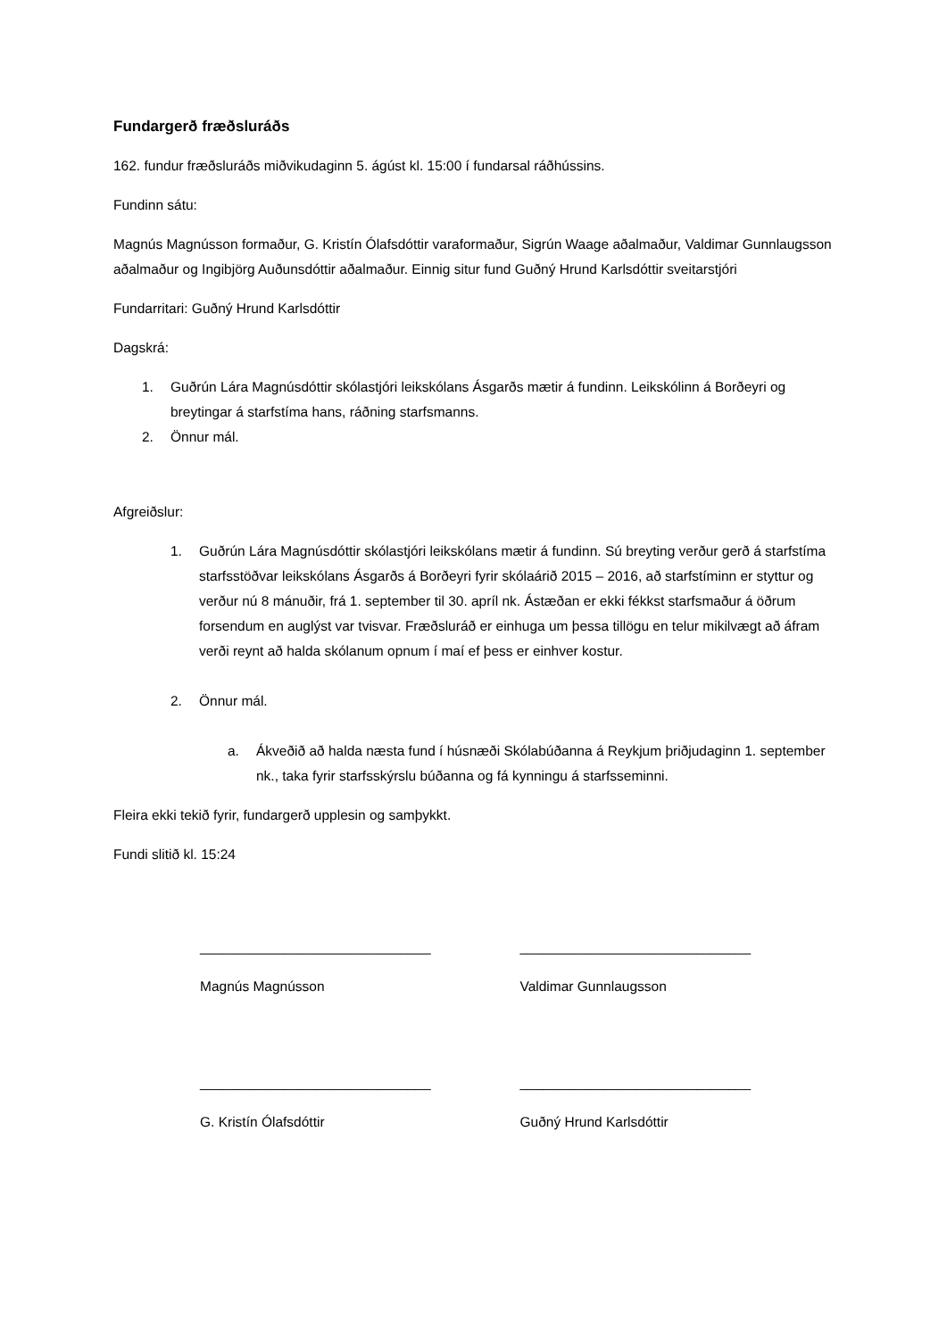Fundargerð fræðsluráðs
162. fundur fræðsluráðs miðvikudaginn 5. ágúst kl. 15:00 í fundarsal ráðhússins.
Fundinn sátu:
Magnús Magnússon formaður, G. Kristín Ólafsdóttir varaformaður, Sigrún Waage aðalmaður, Valdimar Gunnlaugsson aðalmaður og Ingibjörg Auðunsdóttir aðalmaður. Einnig situr fund Guðný Hrund Karlsdóttir sveitarstjóri
Fundarritari: Guðný Hrund Karlsdóttir
Dagskrá:
1. Guðrún Lára Magnúsdóttir skólastjóri leikskólans Ásgarðs mætir á fundinn. Leikskólinn á Borðeyri og breytingar á starfstíma hans, ráðning starfsmanns.
2. Önnur mál.
Afgreiðslur:
1. Guðrún Lára Magnúsdóttir skólastjóri leikskólans mætir á fundinn. Sú breyting verður gerð á starfstíma starfsstöðvar leikskólans Ásgarðs á Borðeyri fyrir skólaárið 2015 – 2016, að starfstíminn er styttur og verður nú 8 mánuðir, frá 1. september til 30. apríl nk. Ástæðan er ekki fékkst starfsmaður á öðrum forsendum en auglýst var tvisvar. Fræðsluráð er einhuga um þessa tillögu en telur mikilvægt að áfram verði reynt að halda skólanum opnum í maí ef þess er einhver kostur.
2. Önnur mál.
a. Ákveðið að halda næsta fund í húsnæði Skólabúðanna á Reykjum þriðjudaginn 1. september nk., taka fyrir starfsskýrslu búðanna og fá kynningu á starfsseminni.
Fleira ekki tekið fyrir, fundargerð upplesin og samþykkt.
Fundi slitið kl. 15:24
______________________________ ______________________________
Magnús Magnússon Valdimar Gunnlaugsson
______________________________ ______________________________
G. Kristín Ólafsdóttir Guðný Hrund Karlsdóttir